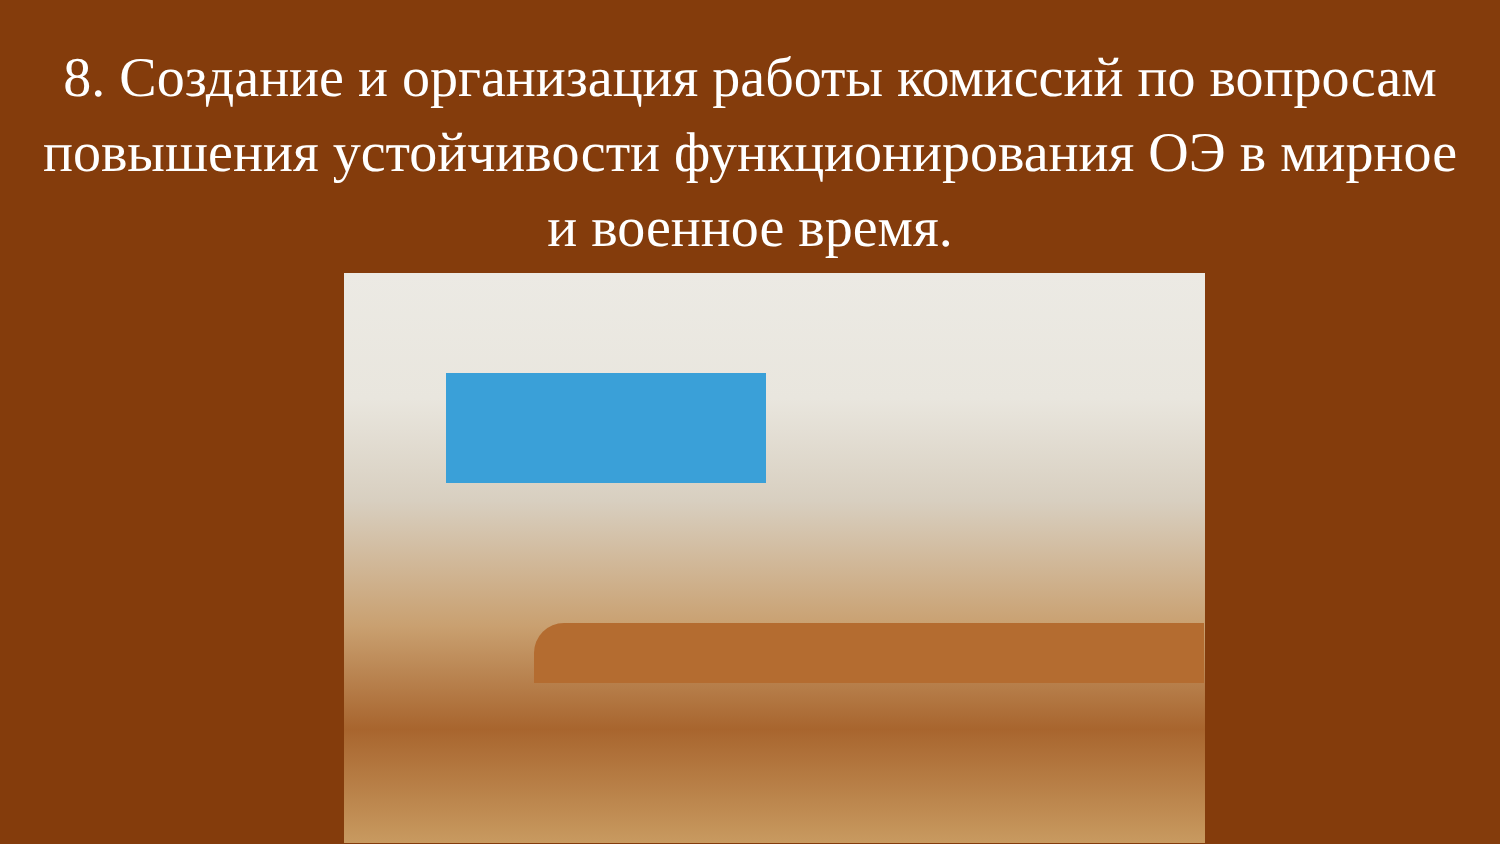8. Создание и организация работы комиссий по вопросам повышения устойчивости функционирования ОЭ в мирное и военное время.